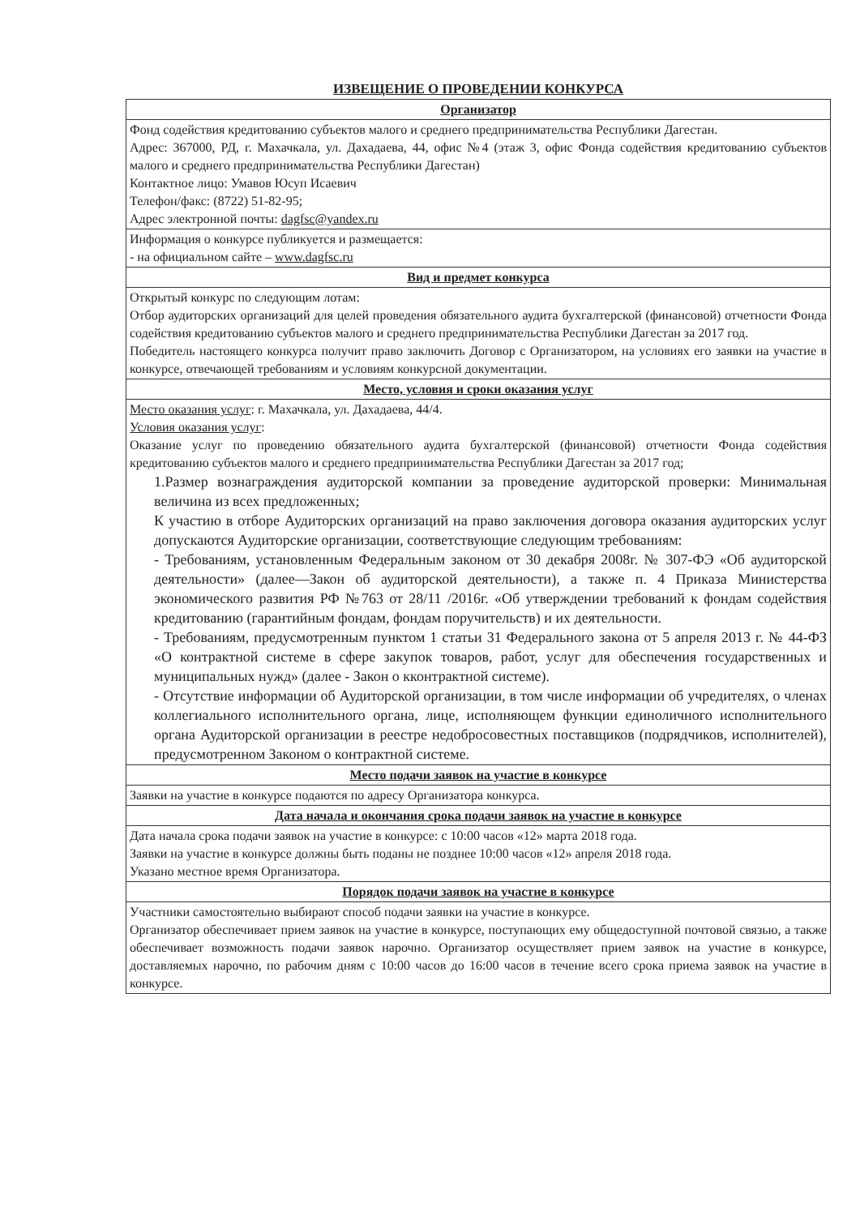ИЗВЕЩЕНИЕ О ПРОВЕДЕНИИ КОНКУРСА
| Организатор |
| --- |
| Фонд содействия кредитованию субъектов малого и среднего предпринимательства Республики Дагестан. Адрес: 367000, РД, г. Махачкала, ул. Дахадаева, 44, офис №4 (этаж 3, офис Фонда содействия кредитованию субъектов малого и среднего предпринимательства Республики Дагестан) Контактное лицо: Умавов Юсуп Исаевич Телефон/факс: (8722) 51-82-95; Адрес электронной почты: dagfsc@yandex.ru |
| Информация о конкурсе публикуется и размещается: - на официальном сайте – www.dagfsc.ru |
| Вид и предмет конкурса |
| Открытый конкурс по следующим лотам: Отбор аудиторских организаций для целей проведения обязательного аудита бухгалтерской (финансовой) отчетности Фонда содействия кредитованию субъектов малого и среднего предпринимательства Республики Дагестан за 2017 год. Победитель настоящего конкурса получит право заключить Договор с Организатором, на условиях его заявки на участие в конкурсе, отвечающей требованиям и условиям конкурсной документации. |
| Место, условия и сроки оказания услуг |
| Место оказания услуг : г. Махачкала, ул. Дахадаева, 44/4. Условия оказания услуг : Оказание услуг по проведению обязательного аудита бухгалтерской (финансовой) отчетности Фонда содействия кредитованию субъектов малого и среднего предпринимательства Республики Дагестан за 2017 год; 1.Размер вознаграждения аудиторской компании за проведение аудиторской проверки: Минимальная величина из всех предложенных; К участию в отборе Аудиторских организаций на право заключения договора оказания аудиторских услуг допускаются Аудиторские организации, соответствующие следующим требованиям: - Требованиям, установленным Федеральным законом от 30 декабря 2008г. № 307-ФЭ «Об аудиторской деятельности» (далее—Закон об аудиторской деятельности), а также п. 4 Приказа Министерства экономического развития РФ №763 от 28/11 /2016г. «Об утверждении требований к фондам содействия кредитованию (гарантийным фондам, фондам поручительств) и их деятельности. - Требованиям, предусмотренным пунктом 1 статьи 31 Федерального закона от 5 апреля 2013 г. № 44-ФЗ «О контрактной системе в сфере закупок товаров, работ, услуг для обеспечения государственных и муниципальных нужд» (далее - Закон о кконтрактной системе). - Отсутствие информации об Аудиторской организации, в том числе информации об учредителях, о членах коллегиального исполнительного органа, лице, исполняющем функции единоличного исполнительного органа Аудиторской организации в реестре недобросовестных поставщиков (подрядчиков, исполнителей), предусмотренном Законом о контрактной системе. |
| Место подачи заявок на участие в конкурсе |
| Заявки на участие в конкурсе подаются по адресу Организатора конкурса. |
| Дата начала и окончания срока подачи заявок на участие в конкурсе |
| Дата начала срока подачи заявок на участие в конкурсе: с 10:00 часов «12» марта 2018 года. Заявки на участие в конкурсе должны быть поданы не позднее 10:00 часов «12» апреля 2018 года. Указано местное время Организатора. |
| Порядок подачи заявок на участие в конкурсе |
| Участники самостоятельно выбирают способ подачи заявки на участие в конкурсе. Организатор обеспечивает прием заявок на участие в конкурсе, поступающих ему общедоступной почтовой связью, а также обеспечивает возможность подачи заявок нарочно. Организатор осуществляет прием заявок на участие в конкурсе, доставляемых нарочно, по рабочим дням с 10:00 часов до 16:00 часов в течение всего срока приема заявок на участие в конкурсе. |